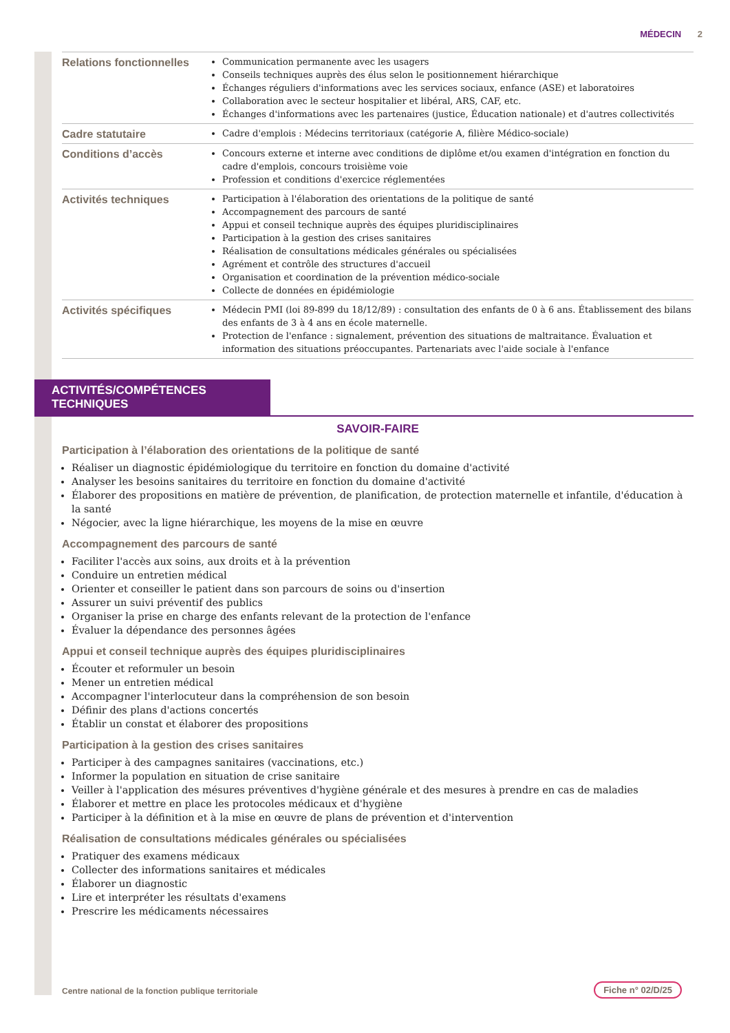MÉDECIN 2
| Relations fonctionnelles | Communication permanente avec les usagers Conseils techniques auprès des élus selon le positionnement hiérarchique Échanges réguliers d'informations avec les services sociaux, enfance (ASE) et laboratoires Collaboration avec le secteur hospitalier et libéral, ARS, CAF, etc. Échanges d'informations avec les partenaires (justice, Éducation nationale) et d'autres collectivités |
| Cadre statutaire | Cadre d'emplois : Médecins territoriaux (catégorie A, filière Médico-sociale) |
| Conditions d’accès | Concours externe et interne avec conditions de diplôme et/ou examen d'intégration en fonction du cadre d'emplois, concours troisième voie Profession et conditions d'exercice réglementées |
| Activités techniques | Participation à l'élaboration des orientations de la politique de santé Accompagnement des parcours de santé Appui et conseil technique auprès des équipes pluridisciplinaires Participation à la gestion des crises sanitaires Réalisation de consultations médicales générales ou spécialisées Agrément et contrôle des structures d'accueil Organisation et coordination de la prévention médico-sociale Collecte de données en épidémiologie |
| Activités spécifiques | Médecin PMI (loi 89-899 du 18/12/89) : consultation des enfants de 0 à 6 ans. Établissement des bilans des enfants de 3 à 4 ans en école maternelle. Protection de l'enfance : signalement, prévention des situations de maltraitance. Évaluation et information des situations préoccupantes. Partenariats avec l'aide sociale à l'enfance |
ACTIVITÉS/COMPÉTENCES TECHNIQUES
SAVOIR-FAIRE
Participation à l’élaboration des orientations de la politique de santé
Réaliser un diagnostic épidémiologique du territoire en fonction du domaine d'activité
Analyser les besoins sanitaires du territoire en fonction du domaine d'activité
Élaborer des propositions en matière de prévention, de planification, de protection maternelle et infantile, d'éducation à la santé
Négocier, avec la ligne hiérarchique, les moyens de la mise en œuvre
Accompagnement des parcours de santé
Faciliter l'accès aux soins, aux droits et à la prévention
Conduire un entretien médical
Orienter et conseiller le patient dans son parcours de soins ou d'insertion
Assurer un suivi préventif des publics
Organiser la prise en charge des enfants relevant de la protection de l'enfance
Évaluer la dépendance des personnes âgées
Appui et conseil technique auprès des équipes pluridisciplinaires
Écouter et reformuler un besoin
Mener un entretien médical
Accompagner l'interlocuteur dans la compréhension de son besoin
Définir des plans d'actions concertés
Établir un constat et élaborer des propositions
Participation à la gestion des crises sanitaires
Participer à des campagnes sanitaires (vaccinations, etc.)
Informer la population en situation de crise sanitaire
Veiller à l'application des mésures préventives d'hygiène générale et des mesures à prendre en cas de maladies
Élaborer et mettre en place les protocoles médicaux et d'hygiène
Participer à la définition et à la mise en œuvre de plans de prévention et d'intervention
Réalisation de consultations médicales générales ou spécialisées
Pratiquer des examens médicaux
Collecter des informations sanitaires et médicales
Élaborer un diagnostic
Lire et interpréter les résultats d'examens
Prescrire les médicaments nécessaires
Centre national de la fonction publique territoriale
Fiche n° 02/D/25